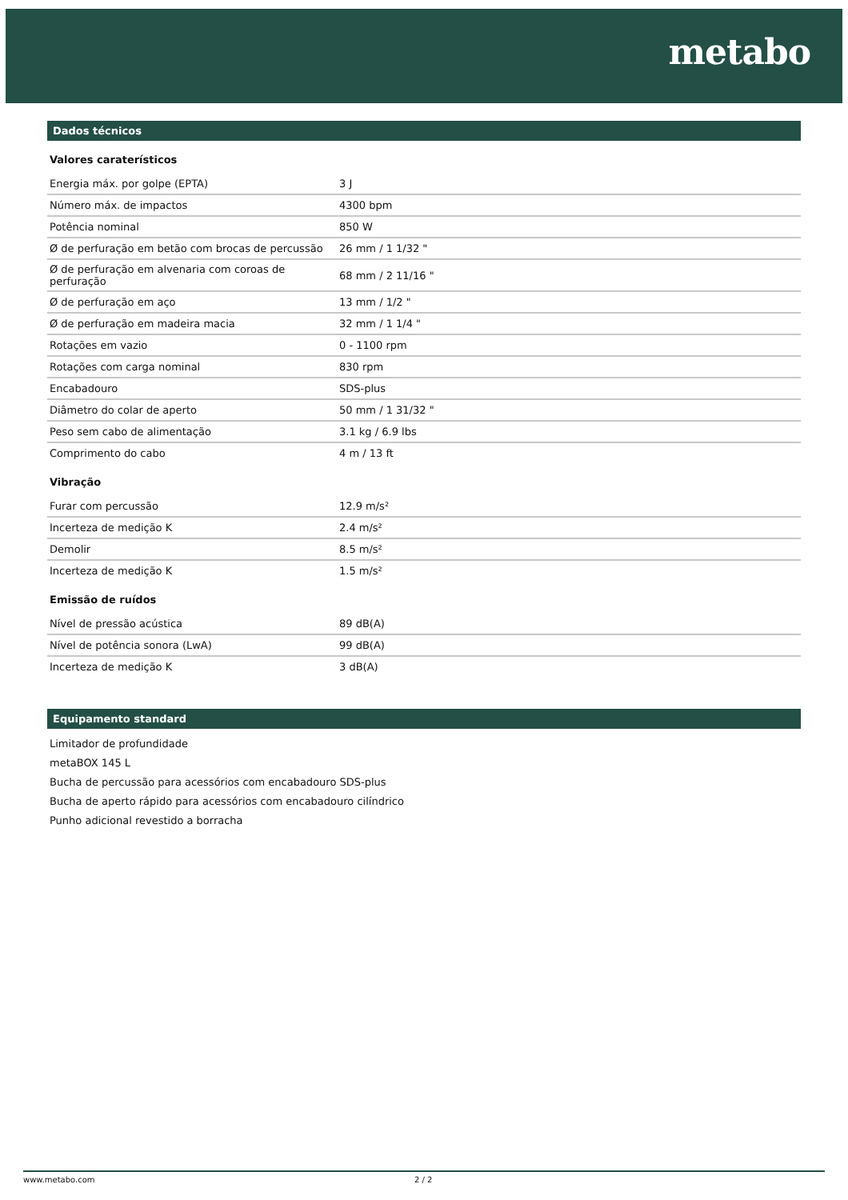metabo
Dados técnicos
Valores caraterísticos
| Energia máx. por golpe (EPTA) | 3 J |
| Número máx. de impactos | 4300 bpm |
| Potência nominal | 850 W |
| Ø de perfuração em betão com brocas de percussão | 26 mm / 1 1/32 " |
| Ø de perfuração em alvenaria com coroas de perfuração | 68 mm / 2 11/16 " |
| Ø de perfuração em aço | 13 mm / 1/2 " |
| Ø de perfuração em madeira macia | 32 mm / 1 1/4 " |
| Rotações em vazio | 0 - 1100 rpm |
| Rotações com carga nominal | 830 rpm |
| Encabadouro | SDS-plus |
| Diâmetro do colar de aperto | 50 mm / 1 31/32 " |
| Peso sem cabo de alimentação | 3.1 kg / 6.9 lbs |
| Comprimento do cabo | 4 m / 13 ft |
Vibração
| Furar com percussão | 12.9 m/s² |
| Incerteza de medição K | 2.4 m/s² |
| Demolir | 8.5 m/s² |
| Incerteza de medição K | 1.5 m/s² |
Emissão de ruídos
| Nível de pressão acústica | 89 dB(A) |
| Nível de potência sonora (LwA) | 99 dB(A) |
| Incerteza de medição K | 3 dB(A) |
Equipamento standard
Limitador de profundidade
metaBOX 145 L
Bucha de percussão para acessórios com encabadouro SDS-plus
Bucha de aperto rápido para acessórios com encabadouro cilíndrico
Punho adicional revestido a borracha
www.metabo.com 2 / 2